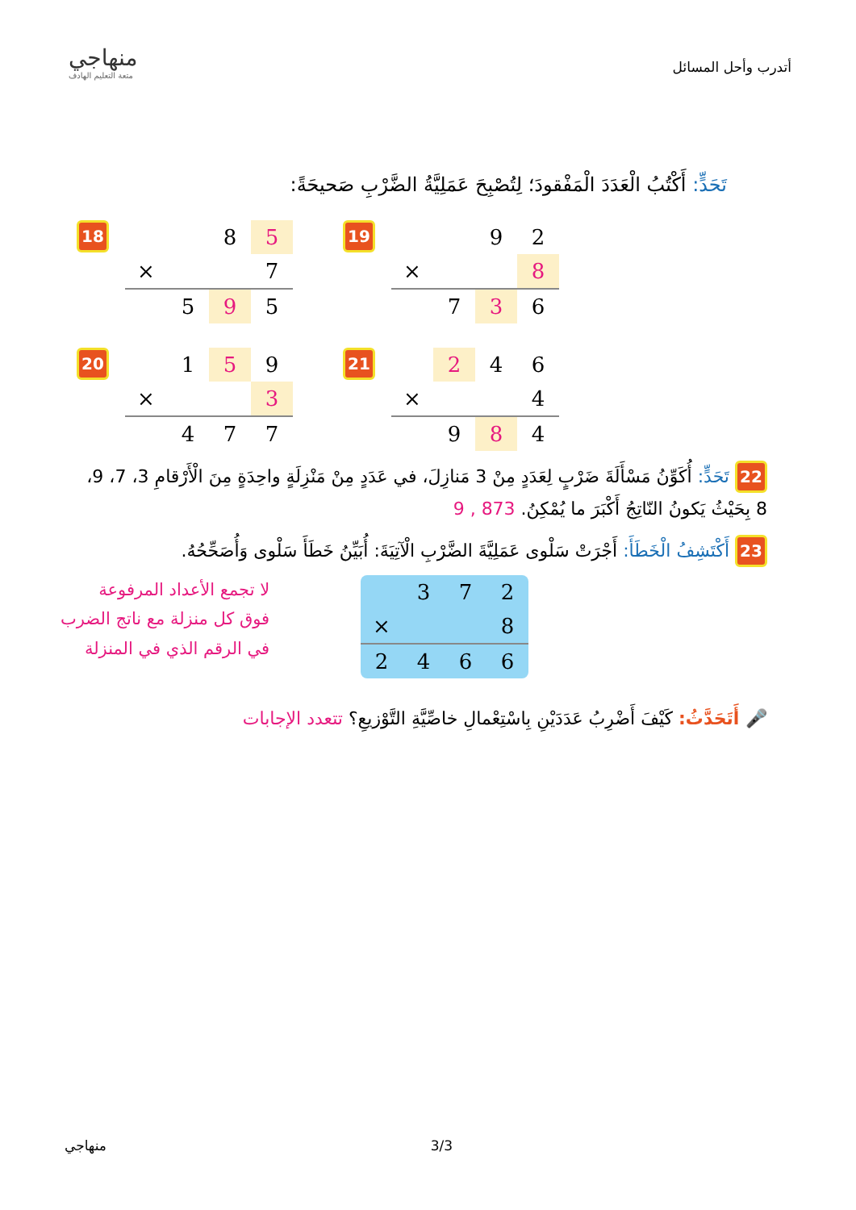منهاجي
متعة التعليم الهادف
أتدرب وأحل المسائل
تَحَدٍّ: أَكْتُبُ الْعَدَدَ الْمَفْقودَ؛ لِتُصْبِحَ عَمَلِيَّةُ الضَّرْبِ صَحيحَةً:
18
| | | 8 | 5 |
| × | | | 7 |
| | 5 | 9 | 5 |
19
| | | 9 | 2 |
| × | | | 8 |
| | 7 | 3 | 6 |
20
| | 1 | 5 | 9 |
| × | | | 3 |
| | 4 | 7 | 7 |
21
| | 2 | 4 | 6 |
| × | | | 4 |
| | 9 | 8 | 4 |
22 تَحَدٍّ: أُكَوِّنُ مَسْأَلَةَ ضَرْبٍ لِعَدَدٍ مِنْ 3 مَنازِلَ، في عَدَدٍ مِنْ مَنْزِلَةٍ واحِدَةٍ مِنَ الْأَرْقامِ 3، 7، 9، 8 بِحَيْثُ يَكونُ النّاتِجُ أَكْبَرَ ما يُمْكِنُ. 873 , 9
23 أَكْتَشِفُ الْخَطَأَ: أَجْرَتْ سَلْوى عَمَلِيَّةَ الضَّرْبِ الْآتِيَةَ: أُبَيِّنُ خَطَأَ سَلْوى وَأُصَحِّحُهُ.
لا تجمع الأعداد المرفوعة
فوق كل منزلة مع ناتج الضرب
في الرقم الذي في المنزلة
| | 3 | 7 | 2 |
| × | | | 8 |
| 2 | 4 | 6 | 6 |
🎤 أَتَحَدَّثُ: كَيْفَ أَضْرِبُ عَدَدَيْنِ بِاسْتِعْمالِ خاصِّيَّةِ التَّوْزيعِ؟ تتعدد الإجابات
منهاجي 3/3